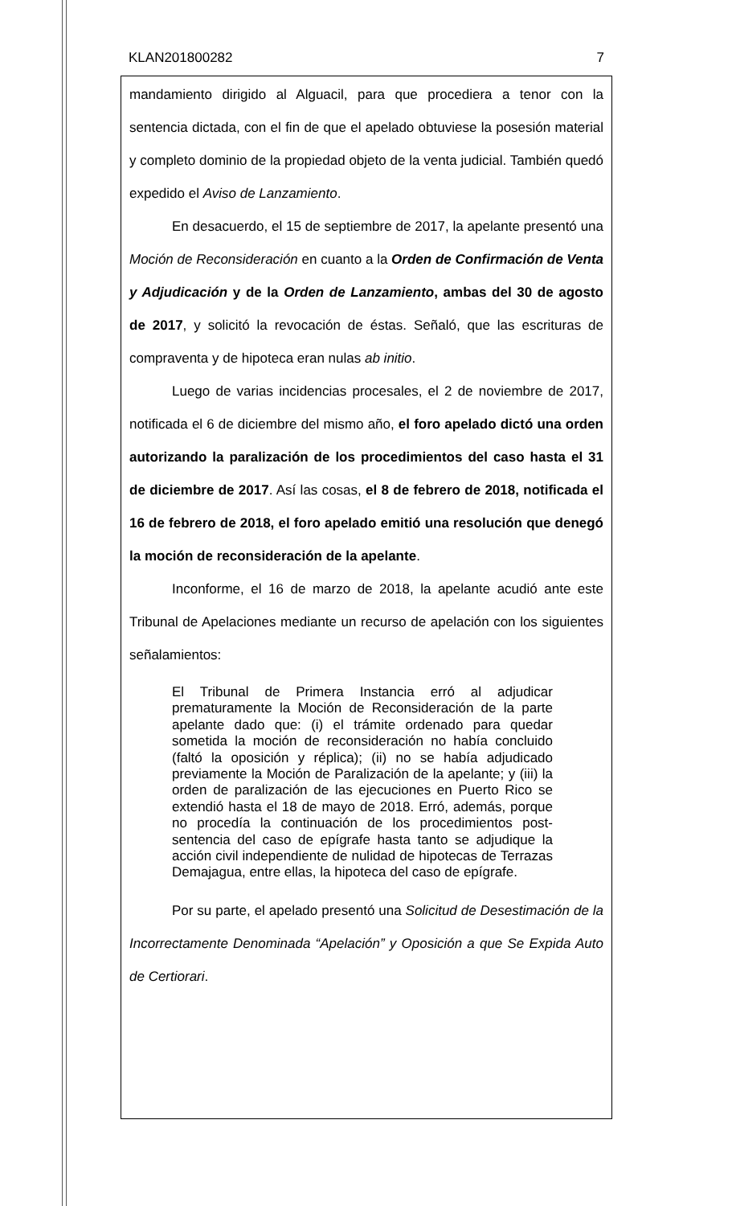KLAN201800282 7
mandamiento dirigido al Alguacil, para que procediera a tenor con la sentencia dictada, con el fin de que el apelado obtuviese la posesión material y completo dominio de la propiedad objeto de la venta judicial. También quedó expedido el Aviso de Lanzamiento.
En desacuerdo, el 15 de septiembre de 2017, la apelante presentó una Moción de Reconsideración en cuanto a la Orden de Confirmación de Venta y Adjudicación y de la Orden de Lanzamiento, ambas del 30 de agosto de 2017, y solicitó la revocación de éstas. Señaló, que las escrituras de compraventa y de hipoteca eran nulas ab initio.
Luego de varias incidencias procesales, el 2 de noviembre de 2017, notificada el 6 de diciembre del mismo año, el foro apelado dictó una orden autorizando la paralización de los procedimientos del caso hasta el 31 de diciembre de 2017. Así las cosas, el 8 de febrero de 2018, notificada el 16 de febrero de 2018, el foro apelado emitió una resolución que denegó la moción de reconsideración de la apelante.
Inconforme, el 16 de marzo de 2018, la apelante acudió ante este Tribunal de Apelaciones mediante un recurso de apelación con los siguientes señalamientos:
El Tribunal de Primera Instancia erró al adjudicar prematuramente la Moción de Reconsideración de la parte apelante dado que: (i) el trámite ordenado para quedar sometida la moción de reconsideración no había concluido (faltó la oposición y réplica); (ii) no se había adjudicado previamente la Moción de Paralización de la apelante; y (iii) la orden de paralización de las ejecuciones en Puerto Rico se extendió hasta el 18 de mayo de 2018. Erró, además, porque no procedía la continuación de los procedimientos post-sentencia del caso de epígrafe hasta tanto se adjudique la acción civil independiente de nulidad de hipotecas de Terrazas Demajagua, entre ellas, la hipoteca del caso de epígrafe.
Por su parte, el apelado presentó una Solicitud de Desestimación de la Incorrectamente Denominada “Apelación” y Oposición a que Se Expida Auto de Certiorari.